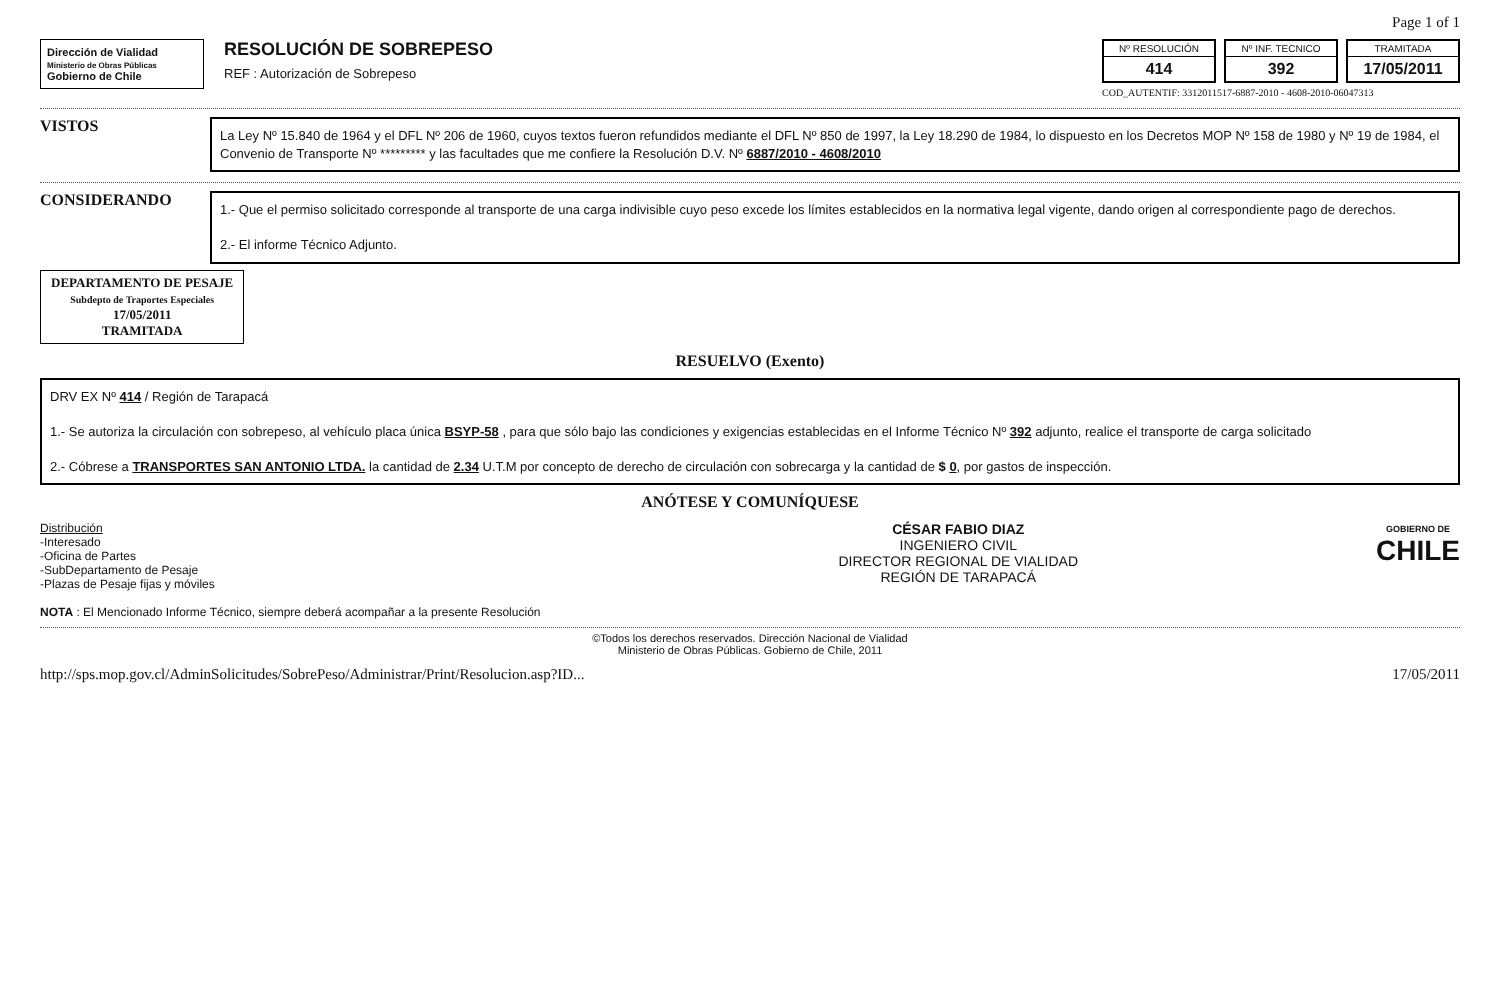Page 1 of 1
Dirección de Vialidad
Ministerio de Obras Públicas
Gobierno de Chile
RESOLUCIÓN DE SOBREPESO
REF : Autorización de Sobrepeso
Nº RESOLUCIÓN
414
Nº INF. TECNICO
392
TRAMITADA
17/05/2011
COD_AUTENTIF: 3312011517-6887-2010 - 4608-2010-06047313
VISTOS
La Ley Nº 15.840 de 1964 y el DFL Nº 206 de 1960, cuyos textos fueron refundidos mediante el DFL Nº 850 de 1997, la Ley 18.290 de 1984, lo dispuesto en los Decretos MOP Nº 158 de 1980 y Nº 19 de 1984, el Convenio de Transporte Nº ********* y las facultades que me confiere la Resolución D.V. Nº 6887/2010 - 4608/2010
CONSIDERANDO
1.- Que el permiso solicitado corresponde al transporte de una carga indivisible cuyo peso excede los límites establecidos en la normativa legal vigente, dando origen al correspondiente pago de derechos.
2.- El informe Técnico Adjunto.
DEPARTAMENTO DE PESAJE
Subdepto de Traportes Especiales
17/05/2011
TRAMITADA
RESUELVO (Exento)
DRV EX Nº 414 / Región de Tarapacá
1.- Se autoriza la circulación con sobrepeso, al vehículo placa única BSYP-58 , para que sólo bajo las condiciones y exigencias establecidas en el Informe Técnico Nº 392 adjunto, realice el transporte de carga solicitado
2.- Cóbrese a TRANSPORTES SAN ANTONIO LTDA. la cantidad de 2.34 U.T.M por concepto de derecho de circulación con sobrecarga y la cantidad de $ 0, por gastos de inspección.
ANÓTESE Y COMUNÍQUESE
Distribución
-Interesado
-Oficina de Partes
-SubDepartamento de Pesaje
-Plazas de Pesaje fijas y móviles
NOTA : El Mencionado Informe Técnico, siempre deberá acompañar a la presente Resolución
CÉSAR FABIO DIAZ
INGENIERO CIVIL
DIRECTOR REGIONAL DE VIALIDAD
REGIÓN DE TARAPACÁ
GOBIERNO DE
CHILE
©Todos los derechos reservados. Dirección Nacional de Vialidad
Ministerio de Obras Públicas. Gobierno de Chile, 2011
http://sps.mop.gov.cl/AdminSolicitudes/SobrePeso/Administrar/Print/Resolucion.asp?ID... 17/05/2011